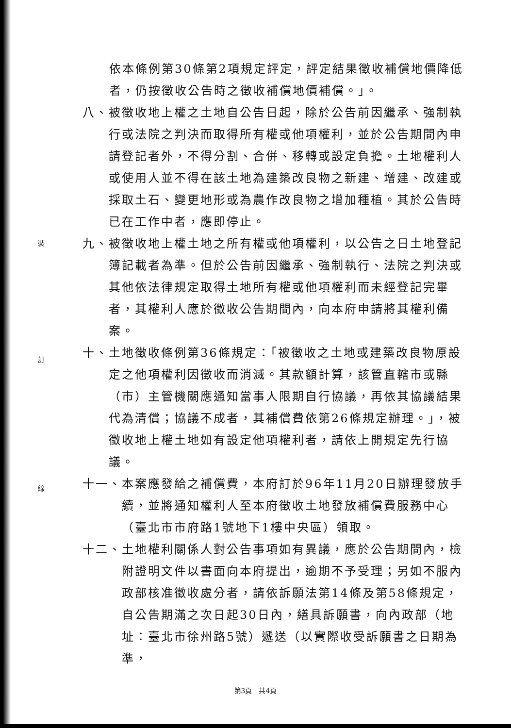裝
訂
線
依本條例第30條第2項規定評定，評定結果徵收補償地價降低者，仍按徵收公告時之徵收補償地價補償。」。
八、 被徵收地上權之土地自公告日起，除於公告前因繼承、強制執行或法院之判決而取得所有權或他項權利，並於公告期間內申請登記者外，不得分割、合併、移轉或設定負擔。土地權利人或使用人並不得在該土地為建築改良物之新建、增建、改建或採取土石、變更地形或為農作改良物之增加種植。其於公告時已在工作中者，應即停止。
九、 被徵收地上權土地之所有權或他項權利，以公告之日土地登記簿記載者為準。但於公告前因繼承、強制執行、法院之判決或其他依法律規定取得土地所有權或他項權利而未經登記完畢者，其權利人應於徵收公告期間內，向本府申請將其權利備案。
十、 土地徵收條例第36條規定：「被徵收之土地或建築改良物原設定之他項權利因徵收而消滅。其款額計算，該管直轄市或縣（市）主管機關應通知當事人限期自行協議，再依其協議結果代為清償；協議不成者，其補償費依第26條規定辦理。」，被徵收地上權土地如有設定他項權利者，請依上開規定先行協議。
十一、 本案應發給之補償費，本府訂於96年11月20日辦理發放手續，並將通知權利人至本府徵收土地發放補償費服務中心（臺北市市府路1號地下1樓中央區）領取。
十二、 土地權利關係人對公告事項如有異議，應於公告期間內，檢附證明文件以書面向本府提出，逾期不予受理；另如不服內政部核准徵收處分者，請依訴願法第14條及第58條規定，自公告期滿之次日起30日內，繕具訴願書，向內政部（地址：臺北市徐州路5號）遞送（以實際收受訴願書之日期為準，
第3頁　共4頁